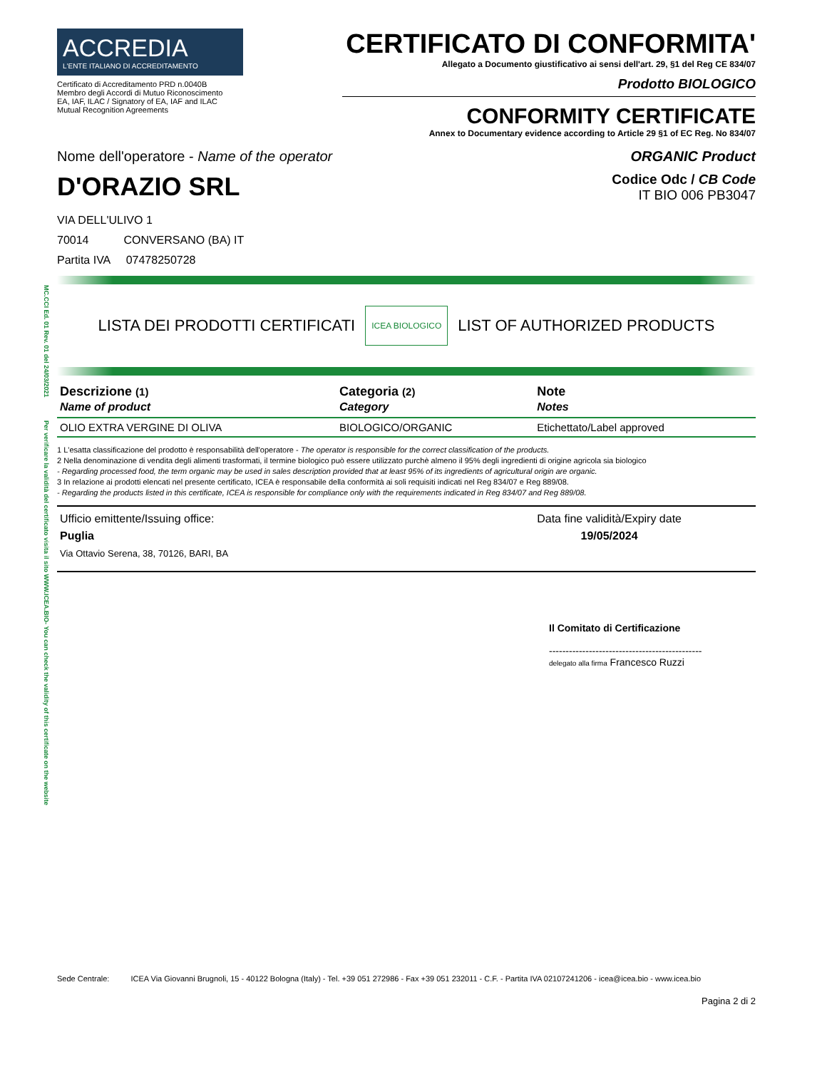MC.CCI Ed. 01 Rev. 01 del 24/03/2021
Per verificare la validità del certificato visita il sito WWW.ICEA.BIO- You can check the validity of this certificate on the website
ACCREDIA
L'ENTE ITALIANO DI ACCREDITAMENTO
Certificato di Accreditamento PRD n.0040B
Membro degli Accordi di Mutuo Riconoscimento
EA, IAF, ILAC / Signatory of EA, IAF and ILAC
Mutual Recognition Agreements
CERTIFICATO DI CONFORMITA'
Allegato a Documento giustificativo ai sensi dell'art. 29, §1 del Reg CE 834/07
Prodotto BIOLOGICO
CONFORMITY CERTIFICATE
Annex to Documentary evidence according to Article 29 §1 of EC Reg. No 834/07
Nome dell'operatore - Name of the operator
ORGANIC Product
D'ORAZIO SRL
Codice Odc / CB Code
IT BIO 006 PB3047
VIA DELL'ULIVO 1
70014 CONVERSANO (BA) IT
Partita IVA 07478250728
LISTA DEI PRODOTTI CERTIFICATI ICEA BIOLOGICO LIST OF AUTHORIZED PRODUCTS
| Descrizione (1) Name of product | Categoria (2) Category | Note Notes |
| --- | --- | --- |
| OLIO EXTRA VERGINE DI OLIVA | BIOLOGICO/ORGANIC | Etichettato/Label approved |
1 L'esatta classificazione del prodotto è responsabilità dell'operatore - The operator is responsible for the correct classification of the products.
2 Nella denominazione di vendita degli alimenti trasformati, il termine biologico può essere utilizzato purchè almeno il 95% degli ingredienti di origine agricola sia biologico
- Regarding processed food, the term organic may be used in sales description provided that at least 95% of its ingredients of agricultural origin are organic.
3 In relazione ai prodotti elencati nel presente certificato, ICEA è responsabile della conformità ai soli requisiti indicati nel Reg 834/07 e Reg 889/08.
- Regarding the products listed in this certificate, ICEA is responsible for compliance only with the requirements indicated in Reg 834/07 and Reg 889/08.
Ufficio emittente/Issuing office:
Puglia
Via Ottavio Serena, 38, 70126, BARI, BA
Data fine validità/Expiry date
19/05/2024
Il Comitato di Certificazione
----------------------------------------------
delegato alla firma Francesco Ruzzi
Sede Centrale: ICEA Via Giovanni Brugnoli, 15 - 40122 Bologna (Italy) - Tel. +39 051 272986 - Fax +39 051 232011 - C.F. - Partita IVA 02107241206 - icea@icea.bio - www.icea.bio
Pagina 2 di 2